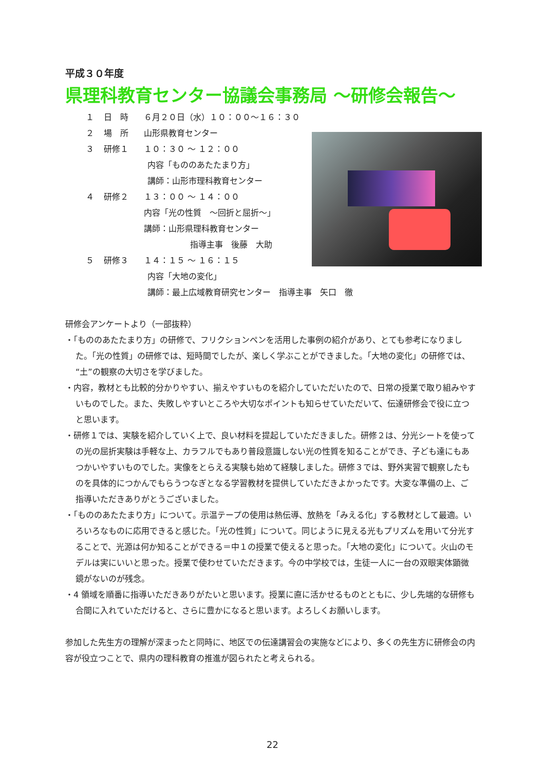平成３０年度
県理科教育センター協議会事務局 ～研修会報告～
１ 日　時 ６月２０日（水）１０：００～１６：３０
２ 場　所 山形県教育センター
３ 研修１ １０：３０ ～ １２：００
内容「もののあたたまり方」
講師：山形市理科教育センター
４ 研修２ １３：００ ～ １４：００
内容「光の性質　～回折と屈折～」
講師：山形県理科教育センター
指導主事　後藤　大助
５ 研修３ １４：１５ ～ １６：１５
内容「大地の変化」
講師：最上広域教育研究センター　指導主事　矢口　徹
研修会アンケートより（一部抜粋）
・「もののあたたまり方」の研修で、フリクションペンを活用した事例の紹介があり、とても参考になりました。「光の性質」の研修では、短時間でしたが、楽しく学ぶことができました。「大地の変化」の研修では、“土”の観察の大切さを学びました。
・内容，教材とも比較的分かりやすい、揃えやすいものを紹介していただいたので、日常の授業で取り組みやすいものでした。また、失敗しやすいところや大切なポイントも知らせていただいて、伝達研修会で役に立つと思います。
・研修１では、実験を紹介していく上で、良い材料を提起していただきました。研修２は、分光シートを使っての光の屈折実験は手軽な上、カラフルでもあり普段意識しない光の性質を知ることができ、子ども達にもあつかいやすいものでした。実像をとらえる実験も始めて経験しました。研修３では、野外実習で観察したものを具体的につかんでもらうつなぎとなる学習教材を提供していただきよかったです。大変な準備の上、ご指導いただきありがとうございました。
・「もののあたたまり方」について。示温テープの使用は熱伝導、放熱を「みえる化」する教材として最適。いろいろなものに応用できると感じた。「光の性質」について。同じように見える光もプリズムを用いて分光することで、光源は何か知ることができる＝中１の授業で使えると思った。「大地の変化」について。火山のモデルは実にいいと思った。授業で使わせていただきます。今の中学校では，生徒一人に一台の双眼実体顕微鏡がないのが残念。
・4 領域を順番に指導いただきありがたいと思います。授業に直に活かせるものとともに、少し先端的な研修も合間に入れていただけると、さらに豊かになると思います。よろしくお願いします。
参加した先生方の理解が深まったと同時に、地区での伝達講習会の実施などにより、多くの先生方に研修会の内容が役立つことで、県内の理科教育の推進が図られたと考えられる。
22